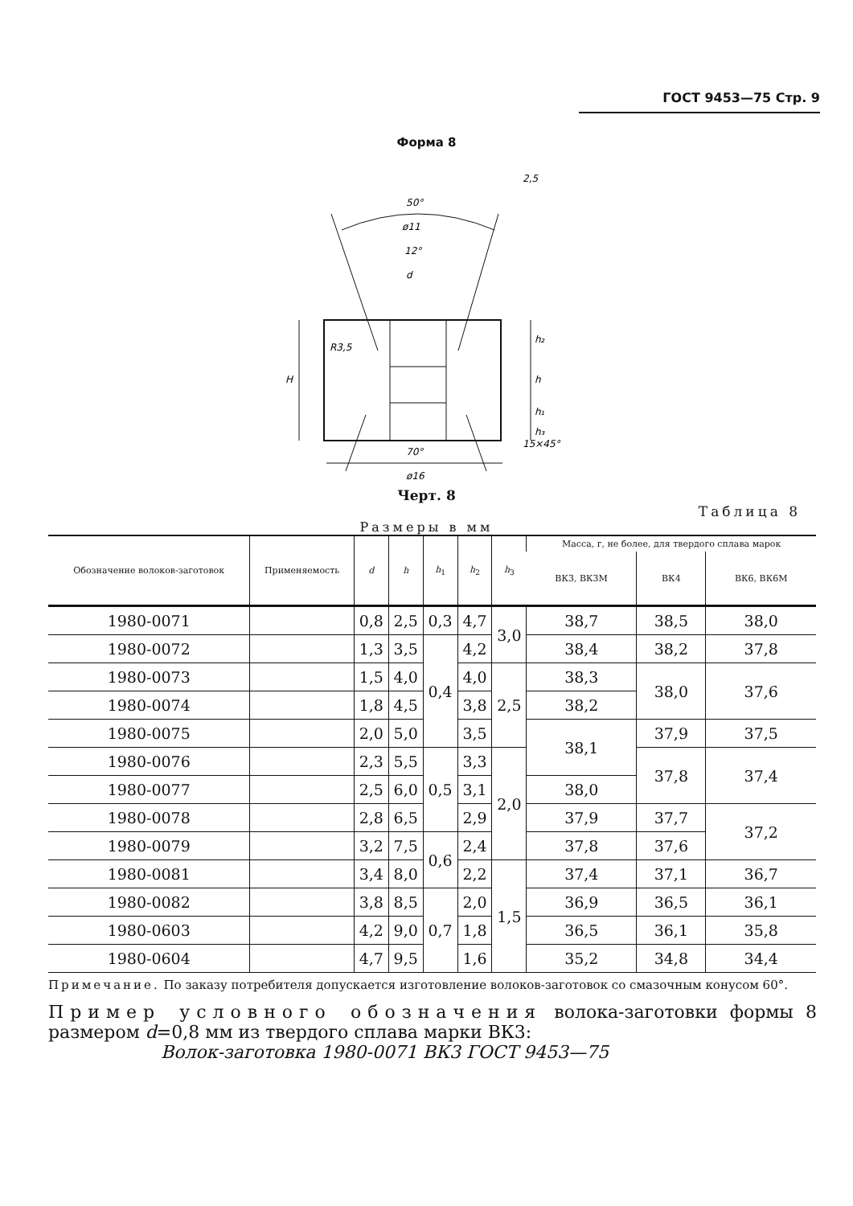ГОСТ 9453—75 Стр. 9
Форма 8
50°
ø11
12°
d
70°
ø16
2,5
15×45°
H
h₂
h
h₁
h₃
R3,5
Черт. 8
Таблица 8
Размеры в мм
| Обозначение волоков-заготовок | Применяемость | d | h | h<sub>1</sub> | h<sub>2</sub> | h<sub>3</sub> | Масса, г, не более, для твердого сплава марок | | |
| --- | --- | --- | --- | --- | --- | --- | --- | --- | --- |
| | | | | | | | ВК3, ВК3М | ВК4 | ВК6, ВК6М |
| 1980-0071 | | 0,8 | 2,5 | 0,3 | 4,7 | 3,0 | 38,7 | 38,5 | 38,0 |
| 1980-0072 | | 1,3 | 3,5 | 0,4 | 4,2 | | 38,4 | 38,2 | 37,8 |
| 1980-0073 | | 1,5 | 4,0 | | 4,0 | 2,5 | 38,3 | 38,0 | 37,6 |
| 1980-0074 | | 1,8 | 4,5 | | 3,8 | | 38,2 | | |
| 1980-0075 | | 2,0 | 5,0 | | 3,5 | | 38,1 | 37,9 | 37,5 |
| 1980-0076 | | 2,3 | 5,5 | 0,5 | 3,3 | 2,0 | | 37,8 | 37,4 |
| 1980-0077 | | 2,5 | 6,0 | | 3,1 | | 38,0 | | |
| 1980-0078 | | 2,8 | 6,5 | | 2,9 | | 37,9 | 37,7 | 37,2 |
| 1980-0079 | | 3,2 | 7,5 | 0,6 | 2,4 | | 37,8 | 37,6 | |
| 1980-0081 | | 3,4 | 8,0 | | 2,2 | 1,5 | 37,4 | 37,1 | 36,7 |
| 1980-0082 | | 3,8 | 8,5 | 0,7 | 2,0 | | 36,9 | 36,5 | 36,1 |
| 1980-0603 | | 4,2 | 9,0 | | 1,8 | | 36,5 | 36,1 | 35,8 |
| 1980-0604 | | 4,7 | 9,5 | | 1,6 | | 35,2 | 34,8 | 34,4 |
Примечание. По заказу потребителя допускается изготовление волоков-заготовок со смазочным конусом 60°.
Пример условного обозначения волока-заготовки формы 8 размером d=0,8 мм из твердого сплава марки ВК3:
Волок-заготовка 1980-0071 ВК3 ГОСТ 9453—75